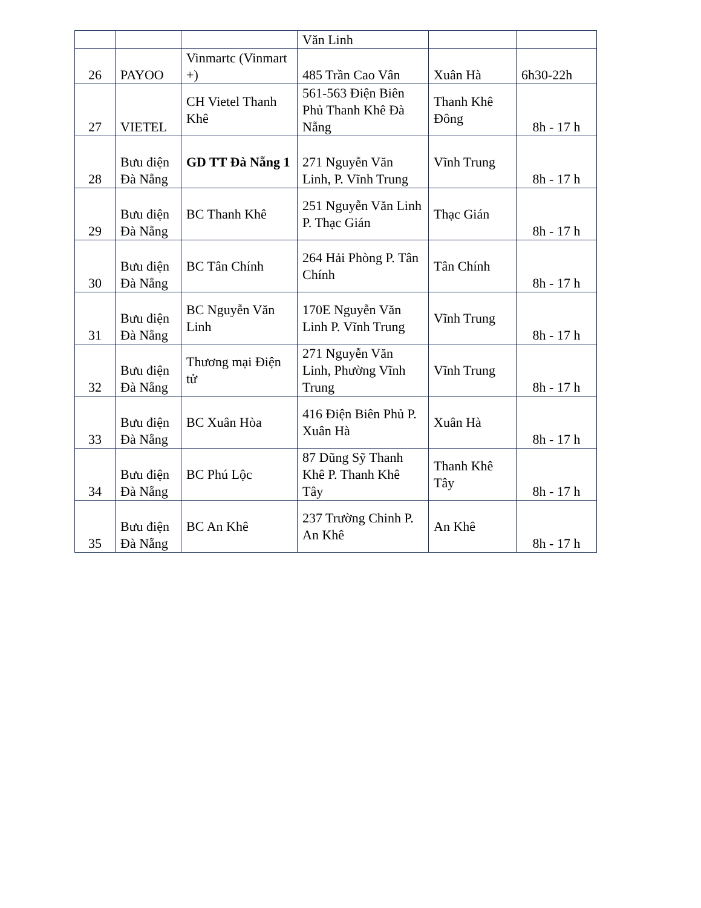| | | | Văn Linh | | |
| 26 | PAYOO | Vinmartc (Vinmart +) | 485 Trần Cao Vân | Xuân Hà | 6h30-22h |
| 27 | VIETEL | CH Vietel Thanh Khê | 561-563 Điện Biên Phủ Thanh Khê Đà Nẵng | Thanh Khê Đông | 8h - 17 h |
| 28 | Bưu điện Đà Nẵng | GD TT Đà Nẵng 1 | 271 Nguyễn Văn Linh, P. Vĩnh Trung | Vĩnh Trung | 8h - 17 h |
| 29 | Bưu điện Đà Nẵng | BC Thanh Khê | 251 Nguyễn Văn Linh P. Thạc Gián | Thạc Gián | 8h - 17 h |
| 30 | Bưu điện Đà Nẵng | BC Tân Chính | 264 Hải Phòng P. Tân Chính | Tân Chính | 8h - 17 h |
| 31 | Bưu điện Đà Nẵng | BC Nguyễn Văn Linh | 170E Nguyễn Văn Linh P. Vĩnh Trung | Vĩnh Trung | 8h - 17 h |
| 32 | Bưu điện Đà Nẵng | Thương mại Điện tử | 271 Nguyễn Văn Linh, Phường Vĩnh Trung | Vĩnh Trung | 8h - 17 h |
| 33 | Bưu điện Đà Nẵng | BC Xuân Hòa | 416 Điện Biên Phủ P. Xuân Hà | Xuân Hà | 8h - 17 h |
| 34 | Bưu điện Đà Nẵng | BC Phú Lộc | 87 Dũng Sỹ Thanh Khê P. Thanh Khê Tây | Thanh Khê Tây | 8h - 17 h |
| 35 | Bưu điện Đà Nẵng | BC An Khê | 237 Trường Chinh P. An Khê | An Khê | 8h - 17 h |